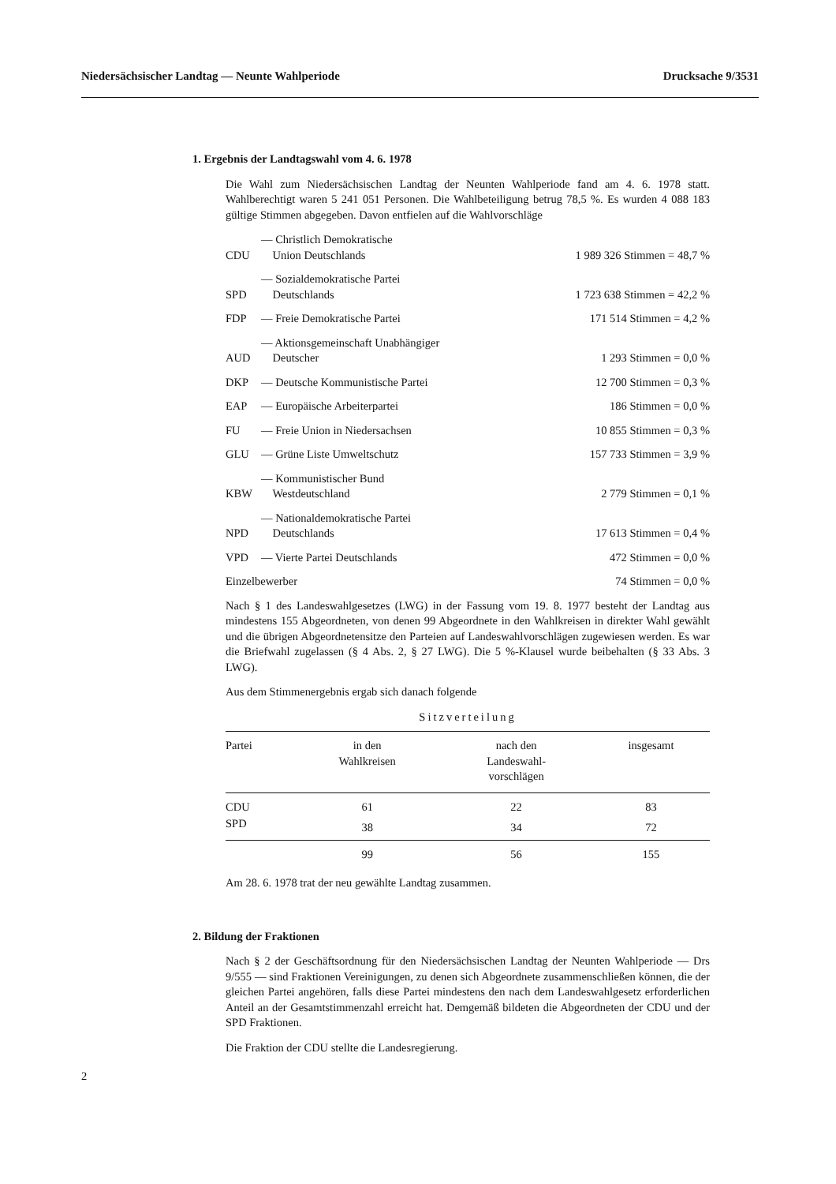Niedersächsischer Landtag — Neunte Wahlperiode Drucksache 9/3531
1. Ergebnis der Landtagswahl vom 4. 6. 1978
Die Wahl zum Niedersächsischen Landtag der Neunten Wahlperiode fand am 4. 6. 1978 statt. Wahlberechtigt waren 5 241 051 Personen. Die Wahlbeteiligung betrug 78,5 %. Es wurden 4 088 183 gültige Stimmen abgegeben. Davon entfielen auf die Wahlvorschläge
| CDU | — Christlich Demokratische Union Deutschlands | 1 989 326 Stimmen = 48,7 % |
| SPD | — Sozialdemokratische Partei Deutschlands | 1 723 638 Stimmen = 42,2 % |
| FDP | — Freie Demokratische Partei | 171 514 Stimmen = 4,2 % |
| AUD | — Aktionsgemeinschaft Unabhängiger Deutscher | 1 293 Stimmen = 0,0 % |
| DKP | — Deutsche Kommunistische Partei | 12 700 Stimmen = 0,3 % |
| EAP | — Europäische Arbeiterpartei | 186 Stimmen = 0,0 % |
| FU | — Freie Union in Niedersachsen | 10 855 Stimmen = 0,3 % |
| GLU | — Grüne Liste Umweltschutz | 157 733 Stimmen = 3,9 % |
| KBW | — Kommunistischer Bund Westdeutschland | 2 779 Stimmen = 0,1 % |
| NPD | — Nationaldemokratische Partei Deutschlands | 17 613 Stimmen = 0,4 % |
| VPD | — Vierte Partei Deutschlands | 472 Stimmen = 0,0 % |
| Einzelbewerber | | 74 Stimmen = 0,0 % |
Nach § 1 des Landeswahlgesetzes (LWG) in der Fassung vom 19. 8. 1977 besteht der Landtag aus mindestens 155 Abgeordneten, von denen 99 Abgeordnete in den Wahlkreisen in direkter Wahl gewählt und die übrigen Abgeordnetensitze den Parteien auf Landeswahlvorschlägen zugewiesen werden. Es war die Briefwahl zugelassen (§ 4 Abs. 2, § 27 LWG). Die 5 %-Klausel wurde beibehalten (§ 33 Abs. 3 LWG).
Aus dem Stimmenergebnis ergab sich danach folgende
Sitzverteilung
| Partei | in den Wahlkreisen | nach den Landeswahl- vorschlägen | insgesamt |
| --- | --- | --- | --- |
| CDU | 61 | 22 | 83 |
| SPD | 38 | 34 | 72 |
| | 99 | 56 | 155 |
Am 28. 6. 1978 trat der neu gewählte Landtag zusammen.
2. Bildung der Fraktionen
Nach § 2 der Geschäftsordnung für den Niedersächsischen Landtag der Neunten Wahlperiode — Drs 9/555 — sind Fraktionen Vereinigungen, zu denen sich Abgeordnete zusammenschließen können, die der gleichen Partei angehören, falls diese Partei mindestens den nach dem Landeswahlgesetz erforderlichen Anteil an der Gesamtstimmenzahl erreicht hat. Demgemäß bildeten die Abgeordneten der CDU und der SPD Fraktionen.
Die Fraktion der CDU stellte die Landesregierung.
2